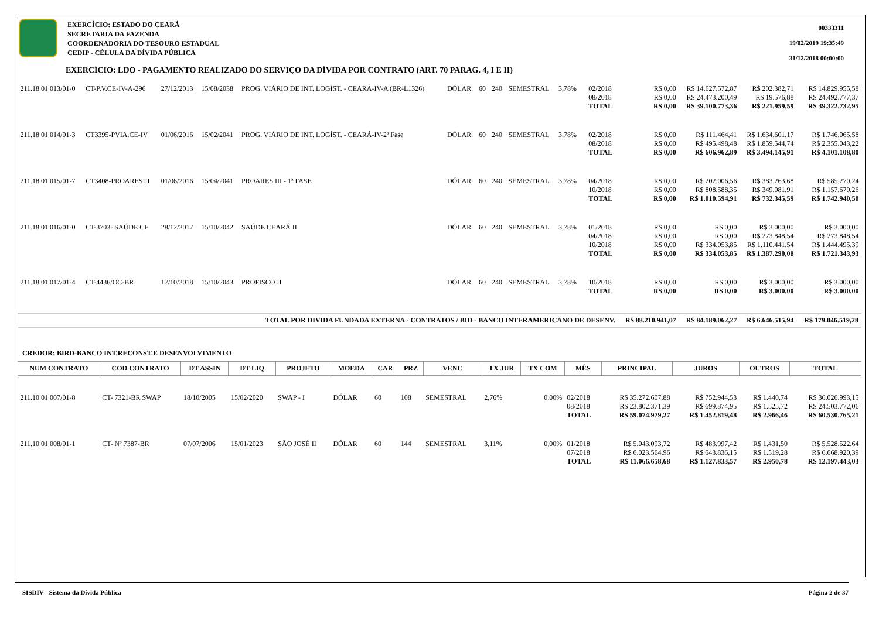EXERCÍCIO: ESTADO DO CEARÁ
SECRETARIA DA FAZENDA
COORDENADORIA DO TESOURO ESTADUAL
CEDIP - CÉLULA DA DÍVIDA PÚBLICA
00333311
19/02/2019 19:35:49
31/12/2018 00:00:00
EXERCÍCIO: LDO - PAGAMENTO REALIZADO DO SERVIÇO DA DÍVIDA POR CONTRATO (ART. 70 PARAG. 4, I E II)
| 211.18 01 013/01-0 | CT-P.V.CE-IV-A-296 | 27/12/2013 | 15/08/2038 | PROG. VIÁRIO DE INT. LOGÍST. - CEARÁ-IV-A (BR-L1326) | DÓLAR | 60 | 240 | SEMESTRAL | 3,78% | | 02/2018 08/2018 TOTAL | R$ 0,00 R$ 0,00 R$ 0,00 | R$ 14.627.572,87 R$ 24.473.200,49 R$ 39.100.773,36 | R$ 202.382,71 R$ 19.576,88 R$ 221.959,59 | R$ 14.829.955,58 R$ 24.492.777,37 R$ 39.322.732,95 |
| 211.18 01 014/01-3 | CT3395-PVIA.CE-IV | 01/06/2016 | 15/02/2041 | PROG. VIÁRIO DE INT. LOGÍST. - CEARÁ-IV-2ª Fase | DÓLAR | 60 | 240 | SEMESTRAL | 3,78% | | 02/2018 08/2018 TOTAL | R$ 0,00 R$ 0,00 R$ 0,00 | R$ 111.464,41 R$ 495.498,48 R$ 606.962,89 | R$ 1.634.601,17 R$ 1.859.544,74 R$ 3.494.145,91 | R$ 1.746.065,58 R$ 2.355.043,22 R$ 4.101.108,80 |
| 211.18 01 015/01-7 | CT3408-PROARESIII | 01/06/2016 | 15/04/2041 | PROARES III - 1ª FASE | DÓLAR | 60 | 240 | SEMESTRAL | 3,78% | | 04/2018 10/2018 TOTAL | R$ 0,00 R$ 0,00 R$ 0,00 | R$ 202.006,56 R$ 808.588,35 R$ 1.010.594,91 | R$ 383.263,68 R$ 349.081,91 R$ 732.345,59 | R$ 585.270,24 R$ 1.157.670,26 R$ 1.742.940,50 |
| 211.18 01 016/01-0 | CT-3703- SAÚDE CE | 28/12/2017 | 15/10/2042 | SAÚDE CEARÁ II | DÓLAR | 60 | 240 | SEMESTRAL | 3,78% | | 01/2018 04/2018 10/2018 TOTAL | R$ 0,00 R$ 0,00 R$ 0,00 R$ 0,00 | R$ 0,00 R$ 0,00 R$ 334.053,85 R$ 334.053,85 | R$ 3.000,00 R$ 273.848,54 R$ 1.110.441,54 R$ 1.387.290,08 | R$ 3.000,00 R$ 273.848,54 R$ 1.444.495,39 R$ 1.721.343,93 |
| 211.18 01 017/01-4 | CT-4436/OC-BR | 17/10/2018 | 15/10/2043 | PROFISCO II | DÓLAR | 60 | 240 | SEMESTRAL | 3,78% | | 10/2018 TOTAL | R$ 0,00 R$ 0,00 | R$ 0,00 R$ 0,00 | R$ 3.000,00 R$ 3.000,00 | R$ 3.000,00 R$ 3.000,00 |
| TOTAL POR DIVIDA FUNDADA EXTERNA - CONTRATOS / BID - BANCO INTERAMERICANO DE DESENV. | | | | | | | | | | | | R$ 88.210.941,07 | R$ 84.189.062,27 | R$ 6.646.515,94 | R$ 179.046.519,28 |
CREDOR: BIRD-BANCO INT.RECONST.E DESENVOLVIMENTO
| NUM CONTRATO | COD CONTRATO | DT ASSIN | DT LIQ | PROJETO | MOEDA | CAR | PRZ | VENC | TX JUR | TX COM | MÊS | PRINCIPAL | JUROS | OUTROS | TOTAL |
| --- | --- | --- | --- | --- | --- | --- | --- | --- | --- | --- | --- | --- | --- | --- | --- |
| 211.10 01 007/01-8 | CT- 7321-BR SWAP | 18/10/2005 | 15/02/2020 | SWAP - I | DÓLAR | 60 | 108 | SEMESTRAL | 2,76% | 0,00% | 02/2018 08/2018 TOTAL | R$ 35.272.607,88 R$ 23.802.371,39 R$ 59.074.979,27 | R$ 752.944,53 R$ 699.874,95 R$ 1.452.819,48 | R$ 1.440,74 R$ 1.525,72 R$ 2.966,46 | R$ 36.026.993,15 R$ 24.503.772,06 R$ 60.530.765,21 |
| 211.10 01 008/01-1 | CT- Nº 7387-BR | 07/07/2006 | 15/01/2023 | SÃO JOSÉ II | DÓLAR | 60 | 144 | SEMESTRAL | 3,11% | 0,00% | 01/2018 07/2018 TOTAL | R$ 5.043.093,72 R$ 6.023.564,96 R$ 11.066.658,68 | R$ 483.997,42 R$ 643.836,15 R$ 1.127.833,57 | R$ 1.431,50 R$ 1.519,28 R$ 2.950,78 | R$ 5.528.522,64 R$ 6.668.920,39 R$ 12.197.443,03 |
SISDIV - Sistema da Dívida Pública Página 2 de 37